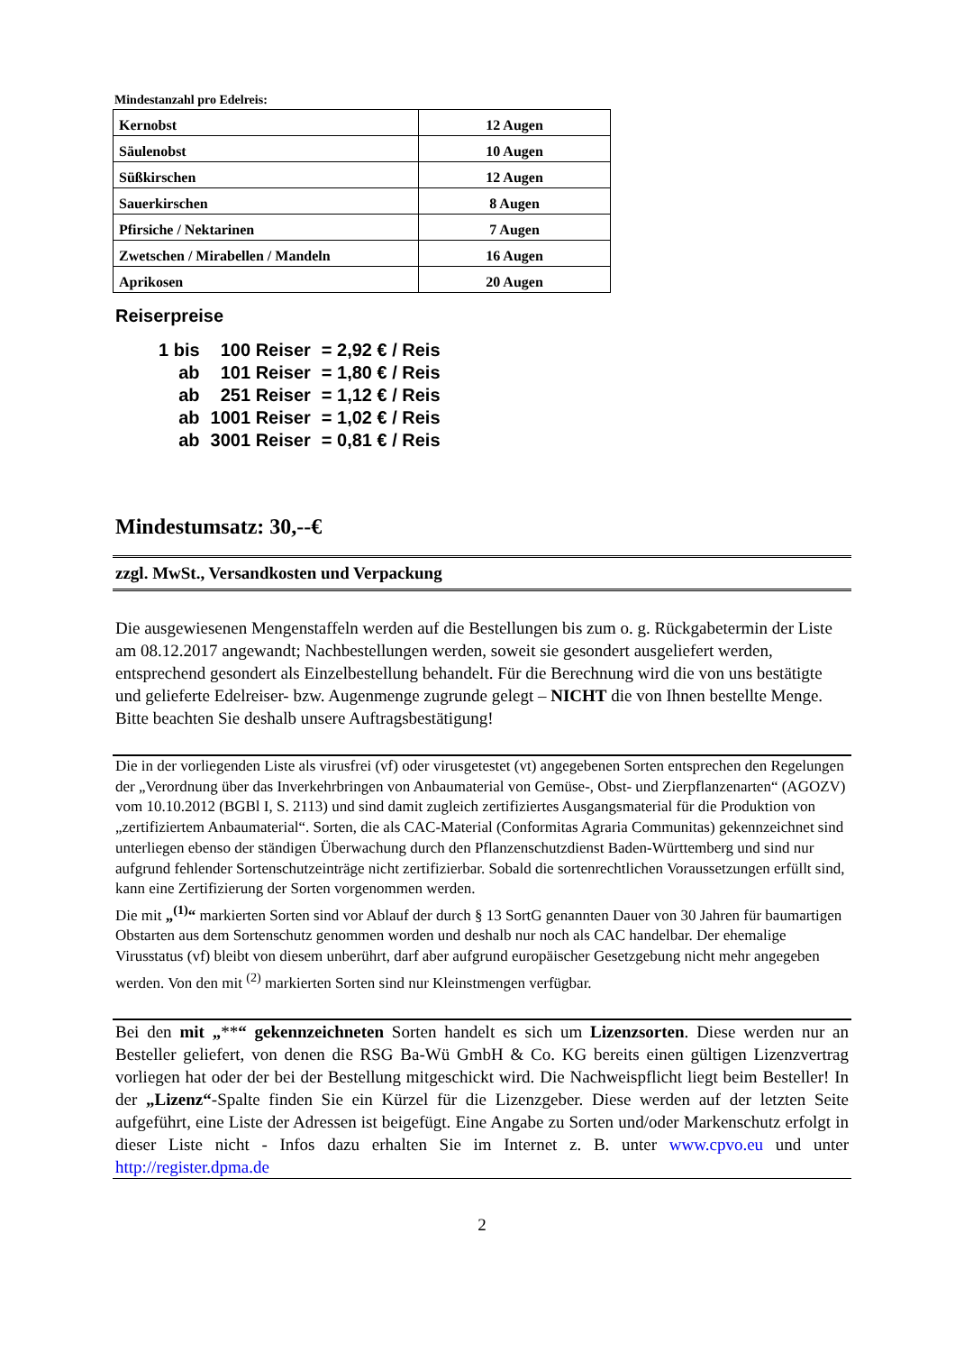Mindestanzahl pro Edelreis:
| Kernobst | 12 Augen |
| Säulenobst | 10 Augen |
| Süßkirschen | 12 Augen |
| Sauerkirschen | 8 Augen |
| Pfirsiche / Nektarinen | 7 Augen |
| Zwetschen / Mirabellen / Mandeln | 16 Augen |
| Aprikosen | 20 Augen |
Reiserpreise
| 1 bis | 100 Reiser | = 2,92 € / Reis |
| ab | 101 Reiser | = 1,80 € / Reis |
| ab | 251 Reiser | = 1,12 € / Reis |
| ab | 1001 Reiser | = 1,02 € / Reis |
| ab | 3001 Reiser | = 0,81 € / Reis |
Mindestumsatz: 30,--€
zzgl. MwSt., Versandkosten und Verpackung
Die ausgewiesenen Mengenstaffeln werden auf die Bestellungen bis zum o. g. Rückgabetermin der Liste am 08.12.2017 angewandt; Nachbestellungen werden, soweit sie gesondert ausgeliefert werden, entsprechend gesondert als Einzelbestellung behandelt. Für die Berechnung wird die von uns bestätigte und gelieferte Edelreiser- bzw. Augenmenge zugrunde gelegt – NICHT die von Ihnen bestellte Menge. Bitte beachten Sie deshalb unsere Auftragsbestätigung!
Die in der vorliegenden Liste als virusfrei (vf) oder virusgetestet (vt) angegebenen Sorten entsprechen den Regelungen der „Verordnung über das Inverkehrbringen von Anbaumaterial von Gemüse-, Obst- und Zierpflanzenarten“ (AGOZV) vom 10.10.2012 (BGBl I, S. 2113) und sind damit zugleich zertifiziertes Ausgangsmaterial für die Produktion von „zertifiziertem Anbaumaterial“. Sorten, die als CAC-Material (Conformitas Agraria Communitas) gekennzeichnet sind unterliegen ebenso der ständigen Überwachung durch den Pflanzenschutzdienst Baden-Württemberg und sind nur aufgrund fehlender Sortenschutzeinträge nicht zertifizierbar. Sobald die sortenrechtlichen Voraussetzungen erfüllt sind, kann eine Zertifizierung der Sorten vorgenommen werden.
Die mit „<sup>(1)</sup>“ markierten Sorten sind vor Ablauf der durch § 13 SortG genannten Dauer von 30 Jahren für baumartigen Obstarten aus dem Sortenschutz genommen worden und deshalb nur noch als CAC handelbar. Der ehemalige Virusstatus (vf) bleibt von diesem unberührt, darf aber aufgrund europäischer Gesetzgebung nicht mehr angegeben werden. Von den mit <sup>(2)</sup> markierten Sorten sind nur Kleinstmengen verfügbar.
Bei den mit „**“ gekennzeichneten Sorten handelt es sich um Lizenzsorten. Diese werden nur an Besteller geliefert, von denen die RSG Ba-Wü GmbH & Co. KG bereits einen gültigen Lizenzvertrag vorliegen hat oder der bei der Bestellung mitgeschickt wird. Die Nachweispflicht liegt beim Besteller! In der „Lizenz“-Spalte finden Sie ein Kürzel für die Lizenzgeber. Diese werden auf der letzten Seite aufgeführt, eine Liste der Adressen ist beigefügt. Eine Angabe zu Sorten und/oder Markenschutz erfolgt in dieser Liste nicht - Infos dazu erhalten Sie im Internet z. B. unter www.cpvo.eu und unter http://register.dpma.de
2